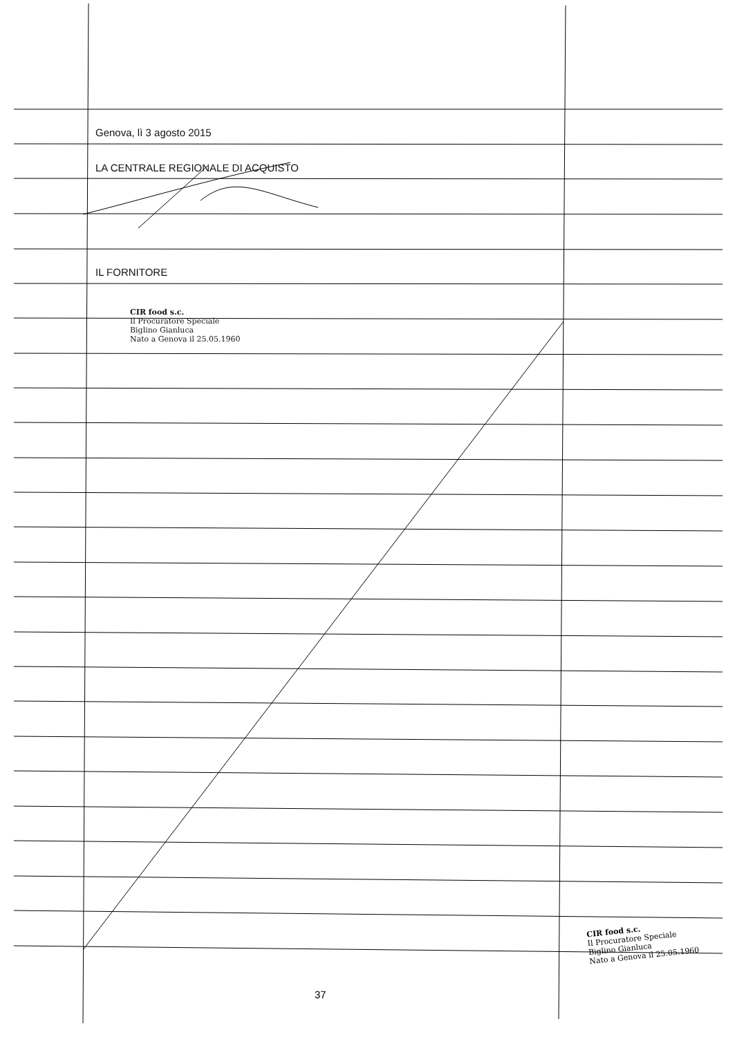Genova, lì 3 agosto 2015
LA CENTRALE REGIONALE DI ACQUISTO
IL FORNITORE
CIR food s.c.
Il Procuratore Speciale
Biglino Gianluca
Nato a Genova il 25.05.1960
CIR food s.c.
Il Procuratore Speciale
Biglino Gianluca
Nato a Genova il 25.05.1960
37